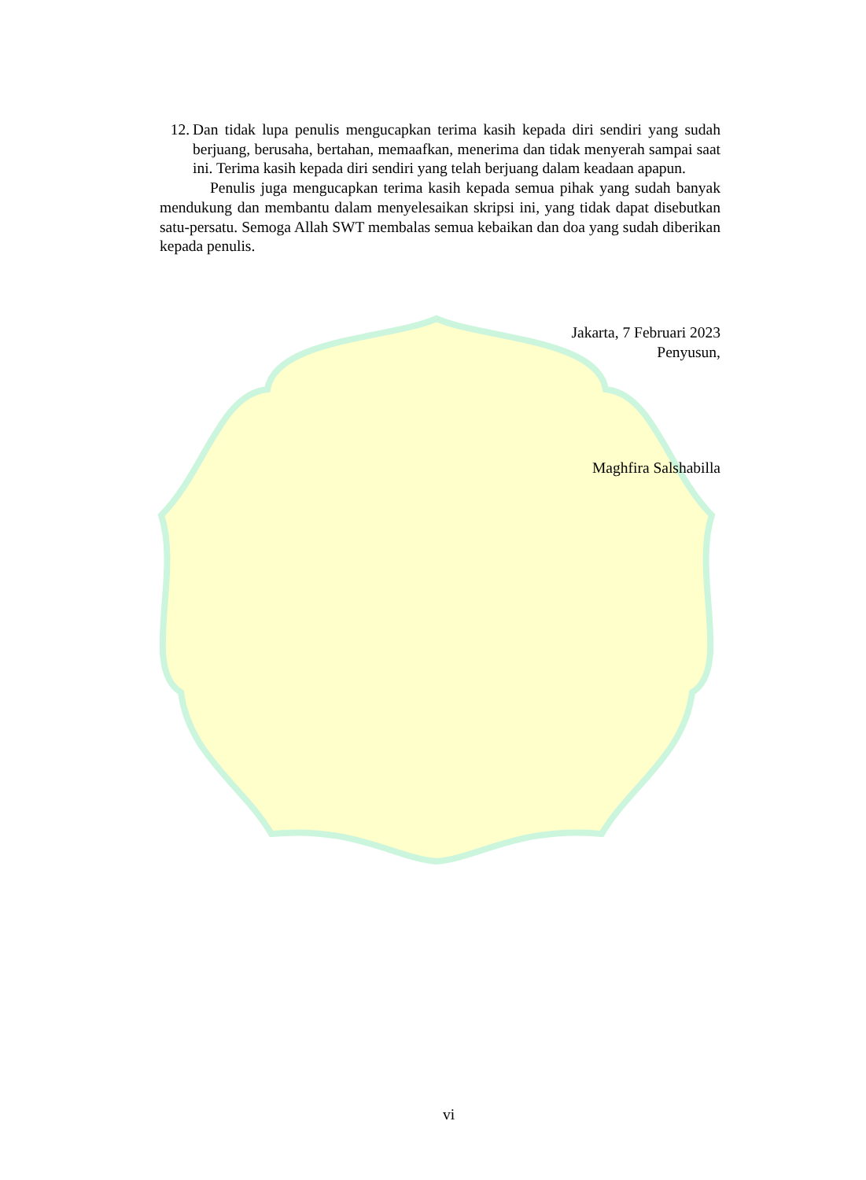12. Dan tidak lupa penulis mengucapkan terima kasih kepada diri sendiri yang sudah berjuang, berusaha, bertahan, memaafkan, menerima dan tidak menyerah sampai saat ini. Terima kasih kepada diri sendiri yang telah berjuang dalam keadaan apapun.
Penulis juga mengucapkan terima kasih kepada semua pihak yang sudah banyak mendukung dan membantu dalam menyelesaikan skripsi ini, yang tidak dapat disebutkan satu-persatu. Semoga Allah SWT membalas semua kebaikan dan doa yang sudah diberikan kepada penulis.
Jakarta, 7 Februari 2023
Penyusun,
Maghfira Salshabilla
vi